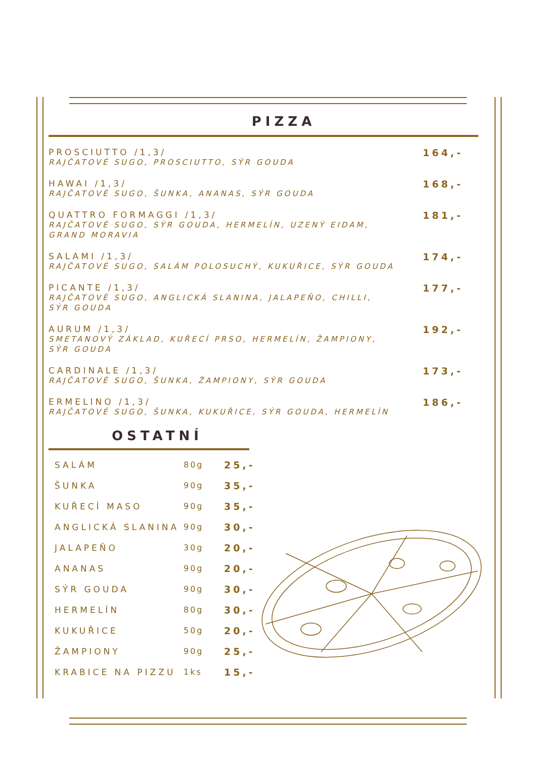PIZZA
PROSCIUTTO /1,3/
RAJČATOVÉ SUGO, PROSCIUTTO, SÝR GOUDA
164,-
HAWAI /1,3/
RAJČATOVÉ SUGO, ŠUNKA, ANANAS, SÝR GOUDA
168,-
QUATTRO FORMAGGI /1,3/
RAJČATOVÉ SUGO, SÝR GOUDA, HERMELÍN, UZENÝ EIDAM,
GRAND MORAVIA
181,-
SALAMI /1,3/
RAJČATOVÉ SUGO, SALÁM POLOSUCHÝ, KUKUŘICE, SÝR GOUDA
174,-
PICANTE /1,3/
RAJČATOVÉ SUGO, ANGLICKÁ SLANINA, JALAPEŇO, CHILLI,
SÝR GOUDA
177,-
AURUM /1,3/
SMETANOVÝ ZÁKLAD, KUŘECÍ PRSO, HERMELÍN, ŽAMPIONY,
SÝR GOUDA
192,-
CARDINALE /1,3/
RAJČATOVÉ SUGO, ŠUNKA, ŽAMPIONY, SÝR GOUDA
173,-
ERMELINO /1,3/
RAJČATOVÉ SUGO, ŠUNKA, KUKUŘICE, SÝR GOUDA, HERMELÍN
186,-
OSTATNÍ
| SALÁM | 80g | 25,- |
| ŠUNKA | 90g | 35,- |
| KUŘECÍ MASO | 90g | 35,- |
| ANGLICKÁ SLANINA | 90g | 30,- |
| JALAPEŇO | 30g | 20,- |
| ANANAS | 90g | 20,- |
| SÝR GOUDA | 90g | 30,- |
| HERMELÍN | 80g | 30,- |
| KUKUŘICE | 50g | 20,- |
| ŽAMPIONY | 90g | 25,- |
| KRABICE NA PIZZU | 1ks | 15,- |